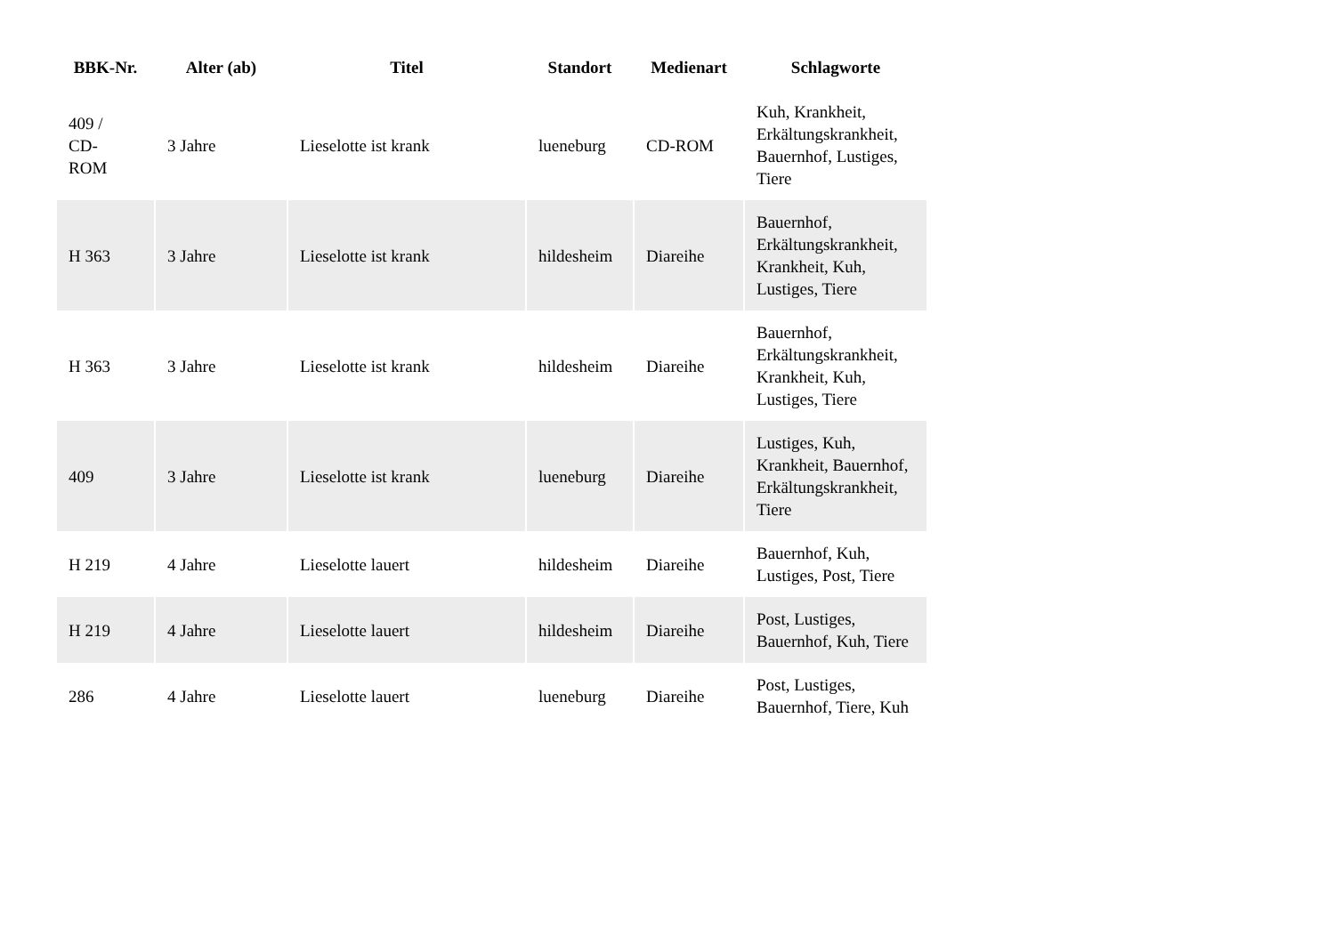| BBK-Nr. | Alter (ab) | Titel | Standort | Medienart | Schlagworte |
| --- | --- | --- | --- | --- | --- |
| 409 / CD- ROM | 3 Jahre | Lieselotte ist krank | lueneburg | CD-ROM | Kuh, Krankheit, Erkältungskrankheit, Bauernhof, Lustiges, Tiere |
| H 363 | 3 Jahre | Lieselotte ist krank | hildesheim | Diareihe | Bauernhof, Erkältungskrankheit, Krankheit, Kuh, Lustiges, Tiere |
| H 363 | 3 Jahre | Lieselotte ist krank | hildesheim | Diareihe | Bauernhof, Erkältungskrankheit, Krankheit, Kuh, Lustiges, Tiere |
| 409 | 3 Jahre | Lieselotte ist krank | lueneburg | Diareihe | Lustiges, Kuh, Krankheit, Bauernhof, Erkältungskrankheit, Tiere |
| H 219 | 4 Jahre | Lieselotte lauert | hildesheim | Diareihe | Bauernhof, Kuh, Lustiges, Post, Tiere |
| H 219 | 4 Jahre | Lieselotte lauert | hildesheim | Diareihe | Post, Lustiges, Bauernhof, Kuh, Tiere |
| 286 | 4 Jahre | Lieselotte lauert | lueneburg | Diareihe | Post, Lustiges, Bauernhof, Tiere, Kuh |